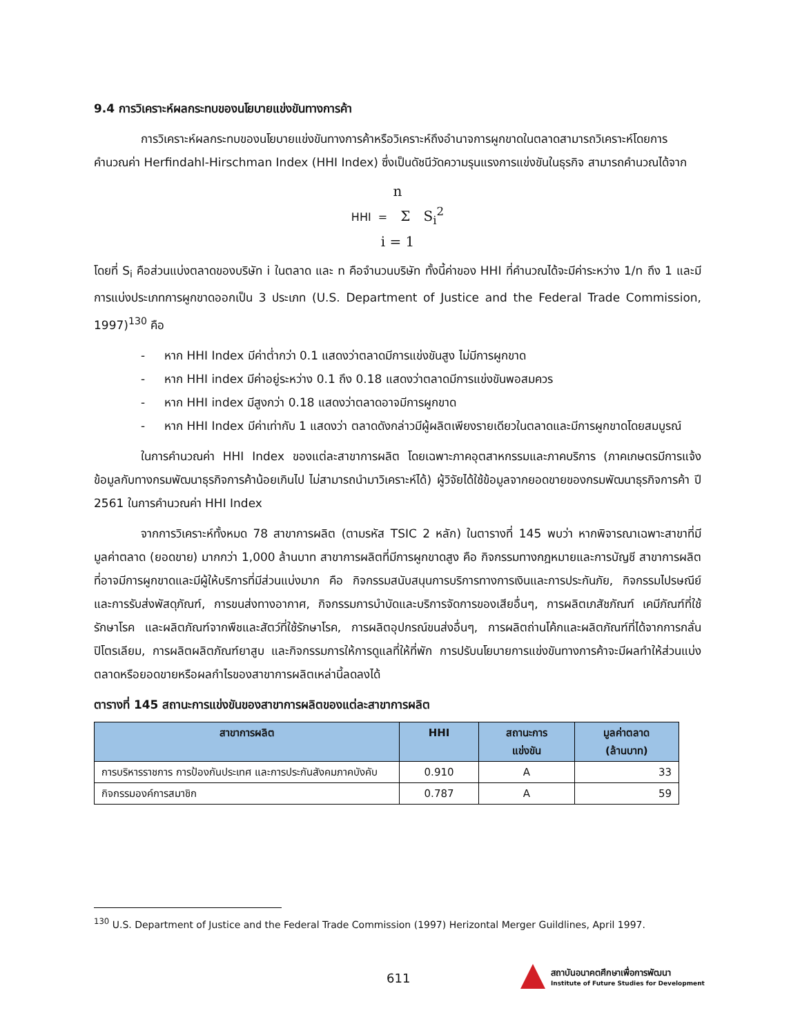9.4 การวิเคราะห์ผลกระทบของนโยบายแข่งขันทางการค้า
การวิเคราะห์ผลกระทบของนโยบายแข่งขันทางการค้าหรือวิเคราะห์ถึงอำนาจการผูกขาดในตลาดสามารถวิเคราะห์โดยการคำนวณค่า Herfindahl-Hirschman Index (HHI Index) ซึ่งเป็นดัชนีวัดความรุนแรงการแข่งขันในธุรกิจ สามารถคำนวณได้จาก
n
HHI = Σ S<sub>i</sub><sup>2</sup>
i = 1
โดยที่ S<sub>i</sub> คือส่วนแบ่งตลาดของบริษัท i ในตลาด และ n คือจำนวนบริษัท ทั้งนี้ค่าของ HHI ที่คำนวณได้จะมีค่าระหว่าง 1/n ถึง 1 และมีการแบ่งประเภทการผูกขาดออกเป็น 3 ประเภท (U.S. Department of Justice and the Federal Trade Commission, 1997)<sup>130</sup> คือ
- หาก HHI Index มีค่าต่ำกว่า 0.1 แสดงว่าตลาดมีการแข่งขันสูง ไม่มีการผูกขาด
- หาก HHI index มีค่าอยู่ระหว่าง 0.1 ถึง 0.18 แสดงว่าตลาดมีการแข่งขันพอสมควร
- หาก HHI index มีสูงกว่า 0.18 แสดงว่าตลาดอาจมีการผูกขาด
- หาก HHI Index มีค่าเท่ากับ 1 แสดงว่า ตลาดดังกล่าวมีผู้ผลิตเพียงรายเดียวในตลาดและมีการผูกขาดโดยสมบูรณ์
ในการคำนวณค่า HHI Index ของแต่ละสาขาการผลิต โดยเฉพาะภาคอุตสาหกรรมและภาคบริการ (ภาคเกษตรมีการแจ้งข้อมูลกับทางกรมพัฒนาธุรกิจการค้าน้อยเกินไป ไม่สามารถนำมาวิเคราะห์ได้) ผู้วิจัยได้ใช้ข้อมูลจากยอดขายของกรมพัฒนาธุรกิจการค้า ปี 2561 ในการคำนวณค่า HHI Index
จากการวิเคราะห์ทั้งหมด 78 สาขาการผลิต (ตามรหัส TSIC 2 หลัก) ในตารางที่ 145 พบว่า หากพิจารณาเฉพาะสาขาที่มีมูลค่าตลาด (ยอดขาย) มากกว่า 1,000 ล้านบาท สาขาการผลิตที่มีการผูกขาดสูง คือ กิจกรรมทางกฎหมายและการบัญชี สาขาการผลิตที่อาจมีการผูกขาดและมีผู้ให้บริการที่มีส่วนแบ่งมาก คือ กิจกรรมสนับสนุนการบริการทางการเงินและการประกันภัย, กิจกรรมไปรษณีย์และการรับส่งพัสดุภัณฑ์, การขนส่งทางอากาศ, กิจกรรมการบำบัดและบริการจัดการของเสียอื่นๆ, การผลิตเภสัชภัณฑ์ เคมีภัณฑ์ที่ใช้รักษาโรค และผลิตภัณฑ์จากพืชและสัตว์ที่ใช้รักษาโรค, การผลิตอุปกรณ์ขนส่งอื่นๆ, การผลิตถ่านโค้กและผลิตภัณฑ์ที่ได้จากการกลั่นปิโตรเลียม, การผลิตผลิตภัณฑ์ยาสูบ และกิจกรรมการให้การดูแลที่ให้ที่พัก การปรับนโยบายการแข่งขันทางการค้าจะมีผลทำให้ส่วนแบ่งตลาดหรือยอดขายหรือผลกำไรของสาขาการผลิตเหล่านี้ลดลงได้
ตารางที่ 145 สถานะการแข่งขันของสาขาการผลิตของแต่ละสาขาการผลิต
| สาขาการผลิต | HHI | สถานะการ แข่งขัน | มูลค่าตลาด (ล้านบาท) |
| --- | --- | --- | --- |
| การบริหารราชการ การป้องกันประเทศ และการประกันสังคมภาคบังคับ | 0.910 | A | 33 |
| กิจกรรมองค์การสมาชิก | 0.787 | A | 59 |
<sup>130</sup> U.S. Department of Justice and the Federal Trade Commission (1997) Herizontal Merger Guildlines, April 1997.
611
สถาบันอนาคตศึกษาเพื่อการพัฒนา
Institute of Future Studies for Development